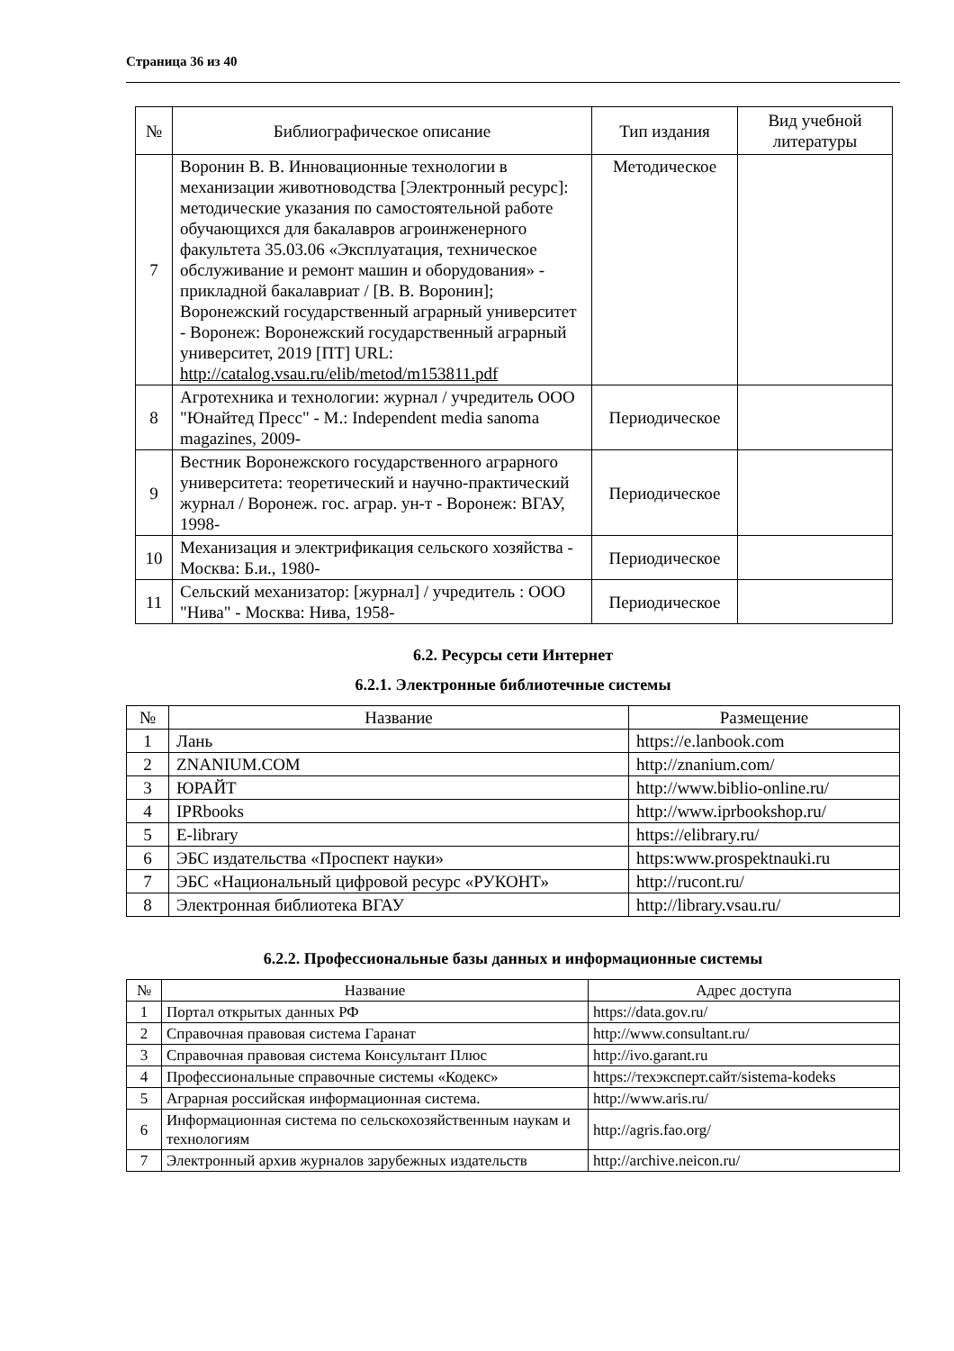Страница 36 из 40
| № | Библиографическое описание | Тип издания | Вид учебной литературы |
| --- | --- | --- | --- |
| 7 | Воронин В. В. Инновационные технологии в механизации животноводства [Электронный ресурс]: методические указания по самостоятельной работе обучающихся для бакалавров агроинженерного факультета 35.03.06 «Эксплуатация, техническое обслуживание и ремонт машин и оборудования» - прикладной бакалавриат / [В. В. Воронин]; Воронежский государственный аграрный университет - Воронеж: Воронежский государственный аграрный университет, 2019 [ПТ] URL: http://catalog.vsau.ru/elib/metod/m153811.pdf | Методическое | |
| 8 | Агротехника и технологии: журнал / учредитель ООО "Юнайтед Пресс" - М.: Independent media sanoma magazines, 2009- | Периодическое | |
| 9 | Вестник Воронежского государственного аграрного университета: теоретический и научно-практический журнал / Воронеж. гос. аграр. ун-т - Воронеж: ВГАУ, 1998- | Периодическое | |
| 10 | Механизация и электрификация сельского хозяйства - Москва: Б.и., 1980- | Периодическое | |
| 11 | Сельский механизатор: [журнал] / учредитель : ООО "Нива" - Москва: Нива, 1958- | Периодическое | |
6.2. Ресурсы сети Интернет
6.2.1. Электронные библиотечные системы
| № | Название | Размещение |
| --- | --- | --- |
| 1 | Лань | https://e.lanbook.com |
| 2 | ZNANIUM.COM | http://znanium.com/ |
| 3 | ЮРАЙТ | http://www.biblio-online.ru/ |
| 4 | IPRbooks | http://www.iprbookshop.ru/ |
| 5 | E-library | https://elibrary.ru/ |
| 6 | ЭБС издательства «Проспект науки» | https:www.prospektnauki.ru |
| 7 | ЭБС «Национальный цифровой ресурс «РУКОНТ» | http://rucont.ru/ |
| 8 | Электронная библиотека ВГАУ | http://library.vsau.ru/ |
6.2.2. Профессиональные базы данных и информационные системы
| № | Название | Адрес доступа |
| --- | --- | --- |
| 1 | Портал открытых данных РФ | https://data.gov.ru/ |
| 2 | Справочная правовая система Гаранат | http://www.consultant.ru/ |
| 3 | Справочная правовая система Консультант Плюс | http://ivo.garant.ru |
| 4 | Профессиональные справочные системы «Кодекс» | https://техэксперт.сайт/sistema-kodeks |
| 5 | Аграрная российская информационная система. | http://www.aris.ru/ |
| 6 | Информационная система по сельскохозяйственным наукам и технологиям | http://agris.fao.org/ |
| 7 | Электронный архив журналов зарубежных издательств | http://archive.neicon.ru/ |